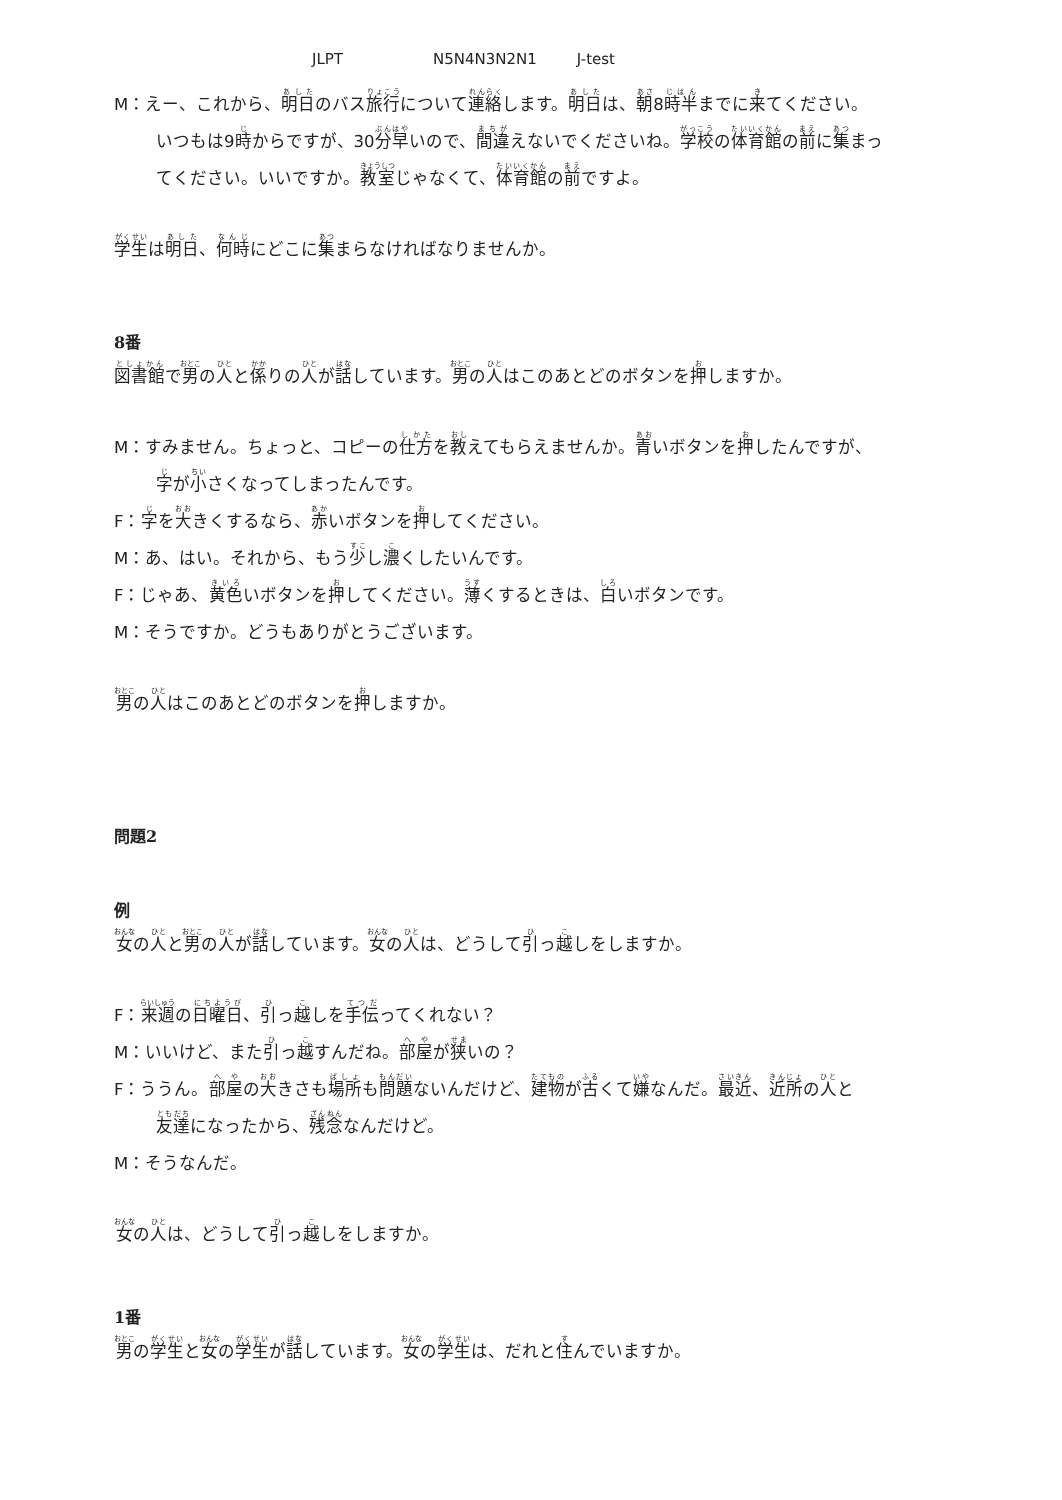JLPT N5N4N3N2N1 J-test
M：えー、これから、明日のバス旅行について連絡します。明日は、朝8時半までに来てください。
いつもは9時からですが、30分早いので、間違えないでくださいね。学校の体育館の前に集まっ
てください。いいですか。教室じゃなくて、体育館の前ですよ。
学生は明日、何時にどこに集まらなければなりませんか。
8番
図書館で男の人と係りの人が話しています。男の人はこのあとどのボタンを押しますか。
M：すみません。ちょっと、コピーの仕方を教えてもらえませんか。青いボタンを押したんですが、
字が小さくなってしまったんです。
F：字を大きくするなら、赤いボタンを押してください。
M：あ、はい。それから、もう少し濃くしたいんです。
F：じゃあ、黄色いボタンを押してください。薄くするときは、白いボタンです。
M：そうですか。どうもありがとうございます。
男の人はこのあとどのボタンを押しますか。
問題2
例
女の人と男の人が話しています。女の人は、どうして引っ越しをしますか。
F：来週の日曜日、引っ越しを手伝ってくれない？
M：いいけど、また引っ越すんだね。部屋が狭いの？
F：ううん。部屋の大きさも場所も問題ないんだけど、建物が古くて嫌なんだ。最近、近所の人と
友達になったから、残念なんだけど。
M：そうなんだ。
女の人は、どうして引っ越しをしますか。
1番
男の学生と女の学生が話しています。女の学生は、だれと住んでいますか。